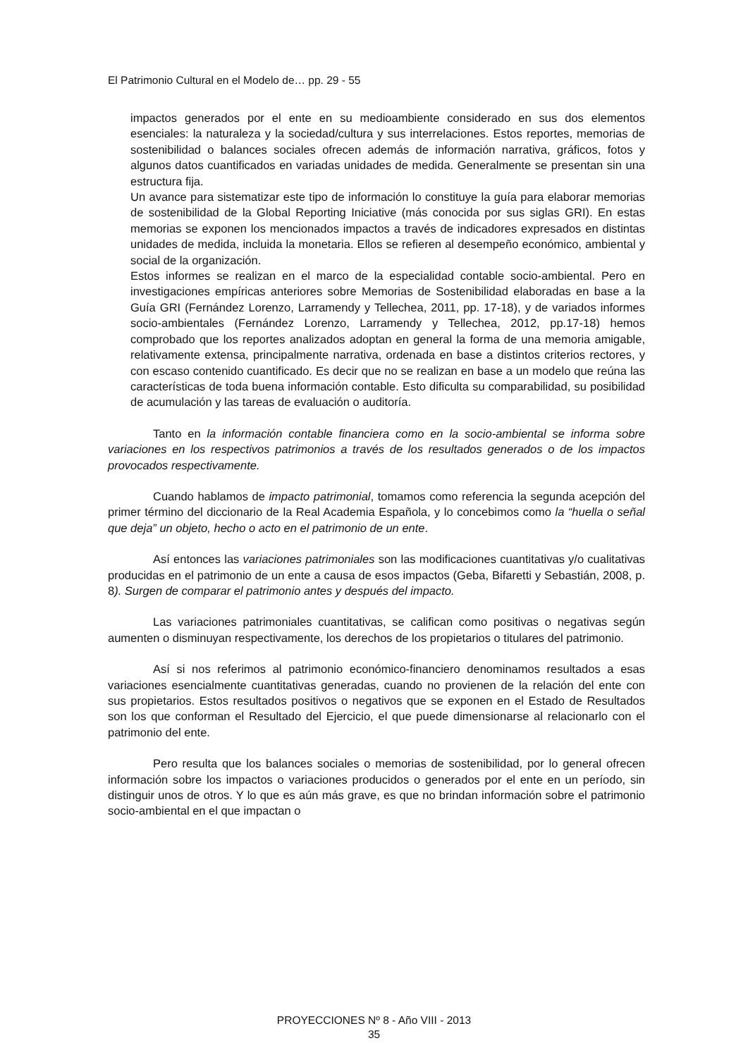El Patrimonio Cultural en el Modelo de… pp. 29 - 55
impactos generados por el ente en su medioambiente considerado en sus dos elementos esenciales: la naturaleza y la sociedad/cultura y sus interrelaciones. Estos reportes, memorias de sostenibilidad o balances sociales ofrecen además de información narrativa, gráficos, fotos y algunos datos cuantificados en variadas unidades de medida. Generalmente se presentan sin una estructura fija.
Un avance para sistematizar este tipo de información lo constituye la guía para elaborar memorias de sostenibilidad de la Global Reporting Iniciative (más conocida por sus siglas GRI). En estas memorias se exponen los mencionados impactos a través de indicadores expresados en distintas unidades de medida, incluida la monetaria. Ellos se refieren al desempeño económico, ambiental y social de la organización.
Estos informes se realizan en el marco de la especialidad contable socio-ambiental. Pero en investigaciones empíricas anteriores sobre Memorias de Sostenibilidad elaboradas en base a la Guía GRI (Fernández Lorenzo, Larramendy y Tellechea, 2011, pp. 17-18), y de variados informes socio-ambientales (Fernández Lorenzo, Larramendy y Tellechea, 2012, pp.17-18) hemos comprobado que los reportes analizados adoptan en general la forma de una memoria amigable, relativamente extensa, principalmente narrativa, ordenada en base a distintos criterios rectores, y con escaso contenido cuantificado. Es decir que no se realizan en base a un modelo que reúna las características de toda buena información contable. Esto dificulta su comparabilidad, su posibilidad de acumulación y las tareas de evaluación o auditoría.
Tanto en la información contable financiera como en la socio-ambiental se informa sobre variaciones en los respectivos patrimonios a través de los resultados generados o de los impactos provocados respectivamente.
Cuando hablamos de impacto patrimonial, tomamos como referencia la segunda acepción del primer término del diccionario de la Real Academia Española, y lo concebimos como la “huella o señal que deja” un objeto, hecho o acto en el patrimonio de un ente.
Así entonces las variaciones patrimoniales son las modificaciones cuantitativas y/o cualitativas producidas en el patrimonio de un ente a causa de esos impactos (Geba, Bifaretti y Sebastián, 2008, p. 8). Surgen de comparar el patrimonio antes y después del impacto.
Las variaciones patrimoniales cuantitativas, se califican como positivas o negativas según aumenten o disminuyan respectivamente, los derechos de los propietarios o titulares del patrimonio.
Así si nos referimos al patrimonio económico-financiero denominamos resultados a esas variaciones esencialmente cuantitativas generadas, cuando no provienen de la relación del ente con sus propietarios. Estos resultados positivos o negativos que se exponen en el Estado de Resultados son los que conforman el Resultado del Ejercicio, el que puede dimensionarse al relacionarlo con el patrimonio del ente.
Pero resulta que los balances sociales o memorias de sostenibilidad, por lo general ofrecen información sobre los impactos o variaciones producidos o generados por el ente en un período, sin distinguir unos de otros. Y lo que es aún más grave, es que no brindan información sobre el patrimonio socio-ambiental en el que impactan o
PROYECCIONES Nº 8 - Año VIII - 2013
35